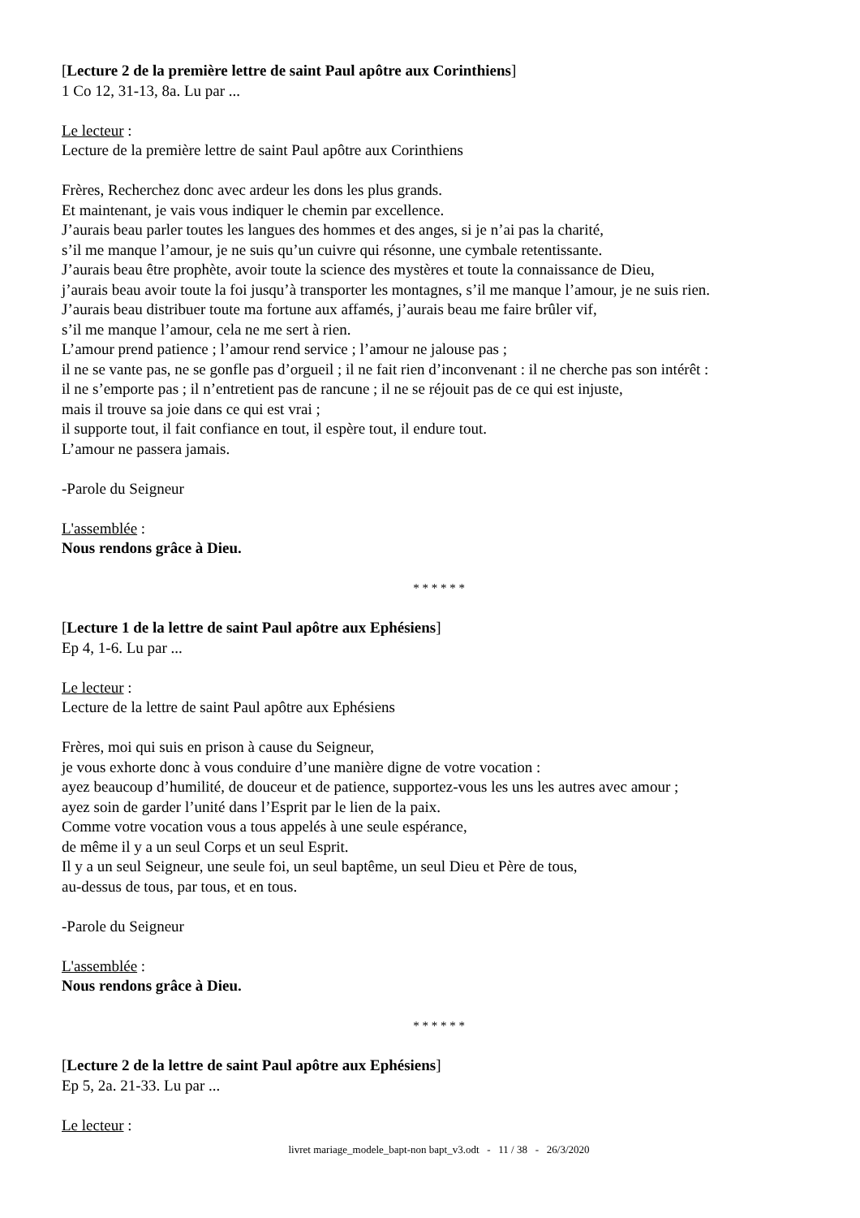[Lecture 2 de la première lettre de saint Paul apôtre aux Corinthiens]
1 Co 12, 31-13, 8a. Lu par ...
Le lecteur :
Lecture de la première lettre de saint Paul apôtre aux Corinthiens
Frères, Recherchez donc avec ardeur les dons les plus grands.
Et maintenant, je vais vous indiquer le chemin par excellence.
J’aurais beau parler toutes les langues des hommes et des anges, si je n’ai pas la charité,
s’il me manque l’amour, je ne suis qu’un cuivre qui résonne, une cymbale retentissante.
J’aurais beau être prophète, avoir toute la science des mystères et toute la connaissance de Dieu,
j’aurais beau avoir toute la foi jusqu’à transporter les montagnes, s’il me manque l’amour, je ne suis rien.
J’aurais beau distribuer toute ma fortune aux affamés, j’aurais beau me faire brûler vif,
s’il me manque l’amour, cela ne me sert à rien.
L’amour prend patience ; l’amour rend service ; l’amour ne jalouse pas ;
il ne se vante pas, ne se gonfle pas d’orgueil ; il ne fait rien d’inconvenant : il ne cherche pas son intérêt :
il ne s’emporte pas ; il n’entretient pas de rancune ; il ne se réjouit pas de ce qui est injuste,
mais il trouve sa joie dans ce qui est vrai ;
il supporte tout, il fait confiance en tout, il espère tout, il endure tout.
L’amour ne passera jamais.
-Parole du Seigneur
L'assemblée :
Nous rendons grâce à Dieu.
* * * * * *
[Lecture 1 de la lettre de saint Paul apôtre aux Ephésiens]
Ep 4, 1-6. Lu par ...
Le lecteur :
Lecture de la lettre de saint Paul apôtre aux Ephésiens
Frères, moi qui suis en prison à cause du Seigneur,
je vous exhorte donc à vous conduire d’une manière digne de votre vocation :
ayez beaucoup d’humilité, de douceur et de patience, supportez-vous les uns les autres avec amour ;
ayez soin de garder l’unité dans l’Esprit par le lien de la paix.
Comme votre vocation vous a tous appelés à une seule espérance,
de même il y a un seul Corps et un seul Esprit.
Il y a un seul Seigneur, une seule foi, un seul baptême, un seul Dieu et Père de tous,
au-dessus de tous, par tous, et en tous.
-Parole du Seigneur
L'assemblée :
Nous rendons grâce à Dieu.
* * * * * *
[Lecture 2 de la lettre de saint Paul apôtre aux Ephésiens]
Ep 5, 2a. 21-33. Lu par ...
Le lecteur :
livret mariage_modele_bapt-non bapt_v3.odt - 11 / 38 - 26/3/2020